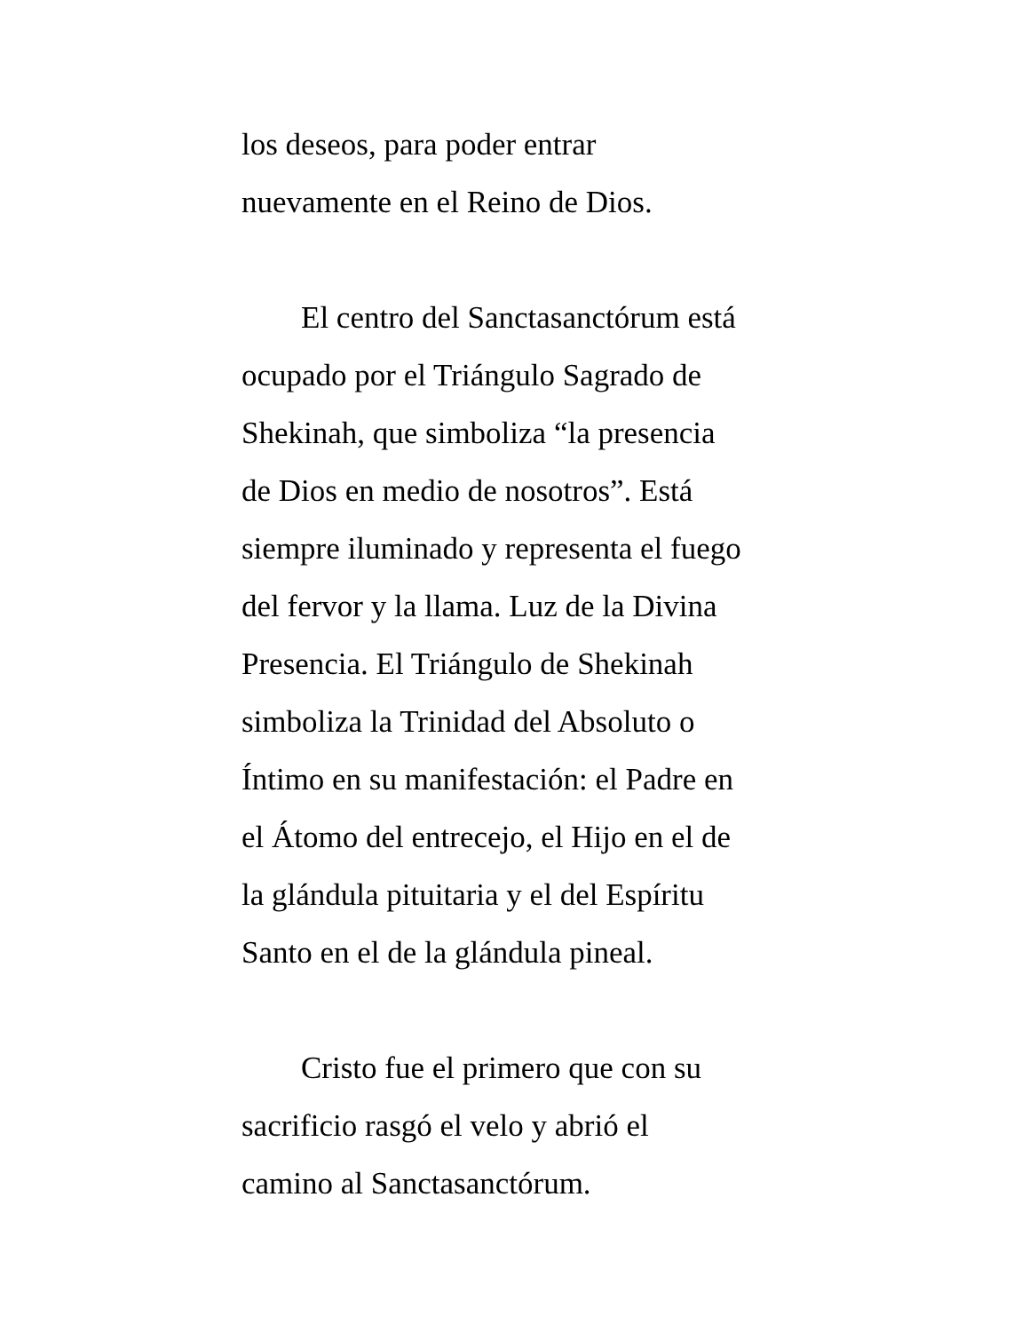los deseos, para poder entrar
nuevamente en el Reino de Dios.
El centro del Sanctasanctórum está
ocupado por el Triángulo Sagrado de
Shekinah, que simboliza “la presencia
de Dios en medio de nosotros”. Está
siempre iluminado y representa el fuego
del fervor y la llama. Luz de la Divina
Presencia. El Triángulo de Shekinah
simboliza la Trinidad del Absoluto o
Íntimo en su manifestación: el Padre en
el Átomo del entrecejo, el Hijo en el de
la glándula pituitaria y el del Espíritu
Santo en el de la glándula pineal.
Cristo fue el primero que con su
sacrificio rasgó el velo y abrió el
camino al Sanctasanctórum.